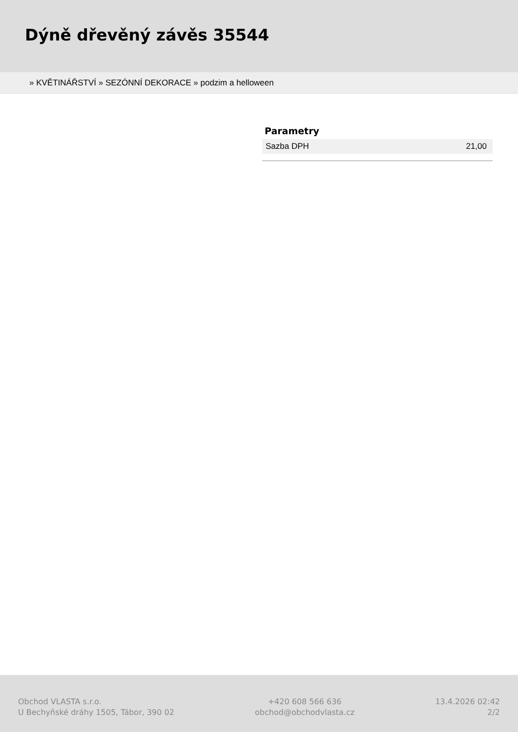Dýně dřevěný závěs 35544
» KVĚTINÁŘSTVÍ » SEZÓNNÍ DEKORACE » podzim a helloween
Parametry
| Sazba DPH | 21,00 |
Obchod VLASTA s.r.o.
U Bechyňské dráhy 1505, Tábor, 390 02
+420 608 566 636
obchod@obchodvlasta.cz
13.4.2026 02:42
2/2